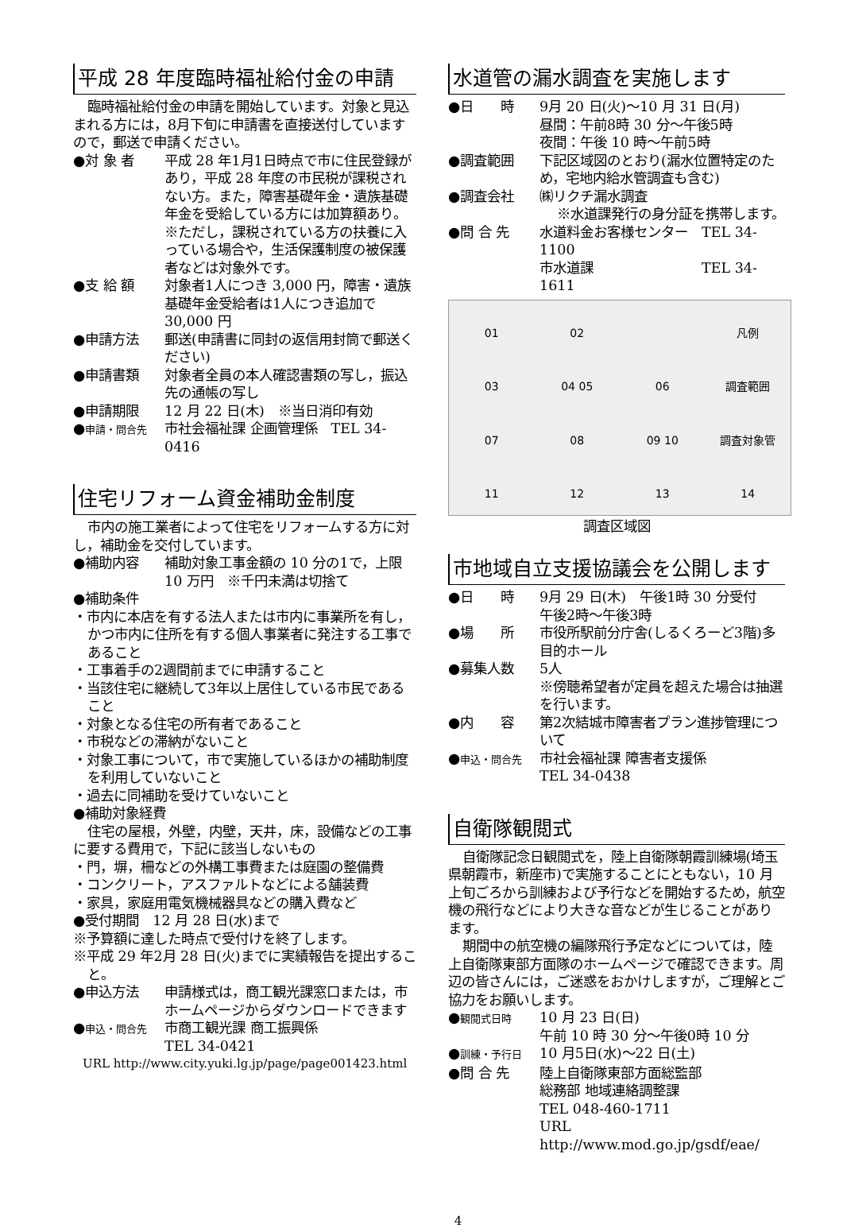平成 28 年度臨時福祉給付金の申請
臨時福祉給付金の申請を開始しています。対象と見込まれる方には，8月下旬に申請書を直接送付していますので，郵送で申請ください。
●対 象 者 平成 28 年1月1日時点で市に住民登録があり，平成 28 年度の市民税が課税されない方。また，障害基礎年金・遺族基礎年金を受給している方には加算額あり。
※ただし，課税されている方の扶養に入っている場合や，生活保護制度の被保護者などは対象外です。
●支 給 額 対象者1人につき 3,000 円，障害・遺族基礎年金受給者は1人につき追加で 30,000 円
●申請方法 郵送(申請書に同封の返信用封筒で郵送ください)
●申請書類 対象者全員の本人確認書類の写し，振込先の通帳の写し
●申請期限 12 月 22 日(木)　※当日消印有効
●申請・問合先 市社会福祉課 企画管理係　TEL 34-0416
住宅リフォーム資金補助金制度
市内の施工業者によって住宅をリフォームする方に対し，補助金を交付しています。
●補助内容 補助対象工事金額の 10 分の1で，上限 10 万円　※千円未満は切捨て
●補助条件
・市内に本店を有する法人または市内に事業所を有し，かつ市内に住所を有する個人事業者に発注する工事であること
・工事着手の2週間前までに申請すること
・当該住宅に継続して3年以上居住している市民であること
・対象となる住宅の所有者であること
・市税などの滞納がないこと
・対象工事について，市で実施しているほかの補助制度を利用していないこと
・過去に同補助を受けていないこと
●補助対象経費
住宅の屋根，外壁，内壁，天井，床，設備などの工事に要する費用で，下記に該当しないもの
・門，塀，柵などの外構工事費または庭園の整備費
・コンクリート，アスファルトなどによる舗装費
・家具，家庭用電気機械器具などの購入費など
●受付期間　12 月 28 日(水)まで
※予算額に達した時点で受付けを終了します。
※平成 29 年2月 28 日(火)までに実績報告を提出すること。
●申込方法 申請様式は，商工観光課窓口または，市ホームページからダウンロードできます
●申込・問合先 市商工観光課 商工振興係
TEL 34-0421
URL http://www.city.yuki.lg.jp/page/page001423.html
水道管の漏水調査を実施します
●日　　時 9月 20 日(火)～10 月 31 日(月)
昼間：午前8時 30 分～午後5時
夜間：午後 10 時～午前5時
●調査範囲 下記区域図のとおり(漏水位置特定のため，宅地内給水管調査も含む)
●調査会社 ㈱リクチ漏水調査
※水道課発行の身分証を携帯します。
●問 合 先 水道料金お客様センター　TEL 34-1100
市水道課　　　　　　　　TEL 34-1611
01 02 凡例 03 04 05 06 調査範囲 07 08 09 10 調査対象管 11 12 13 14
調査区域図
市地域自立支援協議会を公開します
●日　　時 9月 29 日(木)　午後1時 30 分受付
午後2時～午後3時
●場　　所 市役所駅前分庁舎(しるくろーど3階)多目的ホール
●募集人数 5人
※傍聴希望者が定員を超えた場合は抽選を行います。
●内　　容 第2次結城市障害者プラン進捗管理について
●申込・問合先 市社会福祉課 障害者支援係
TEL 34-0438
自衛隊観閲式
自衛隊記念日観閲式を，陸上自衛隊朝霞訓練場(埼玉県朝霞市，新座市)で実施することにともない，10 月上旬ごろから訓練および予行などを開始するため，航空機の飛行などにより大きな音などが生じることがあります。
期間中の航空機の編隊飛行予定などについては，陸上自衛隊東部方面隊のホームページで確認できます。周辺の皆さんには，ご迷惑をおかけしますが，ご理解とご協力をお願いします。
●観閲式日時 10 月 23 日(日)
午前 10 時 30 分～午後0時 10 分
●訓練・予行日 10 月5日(水)～22 日(土)
●問 合 先 陸上自衛隊東部方面総監部
総務部 地域連絡調整課
TEL 048-460-1711
URL http://www.mod.go.jp/gsdf/eae/
4